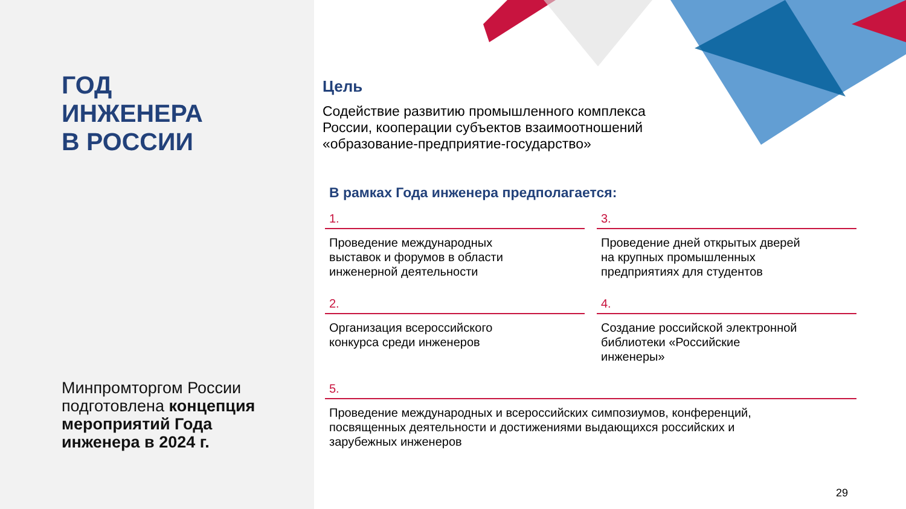ГОД
ИНЖЕНЕРА
В РОССИИ
Минпромторгом России подготовлена концепция мероприятий Года инженера в 2024 г.
Цель
Содействие развитию промышленного комплекса
России, кооперации субъектов взаимоотношений
«образование-предприятие-государство»
В рамках Года инженера предполагается:
1.
Проведение международных
выставок и форумов в области
инженерной деятельности
3.
Проведение дней открытых дверей
на крупных промышленных
предприятиях для студентов
2.
Организация всероссийского
конкурса среди инженеров
4.
Создание российской электронной
библиотеки «Российские
инженеры»
5.
Проведение международных и всероссийских симпозиумов, конференций,
посвященных деятельности и достижениями выдающихся российских и
зарубежных инженеров
29